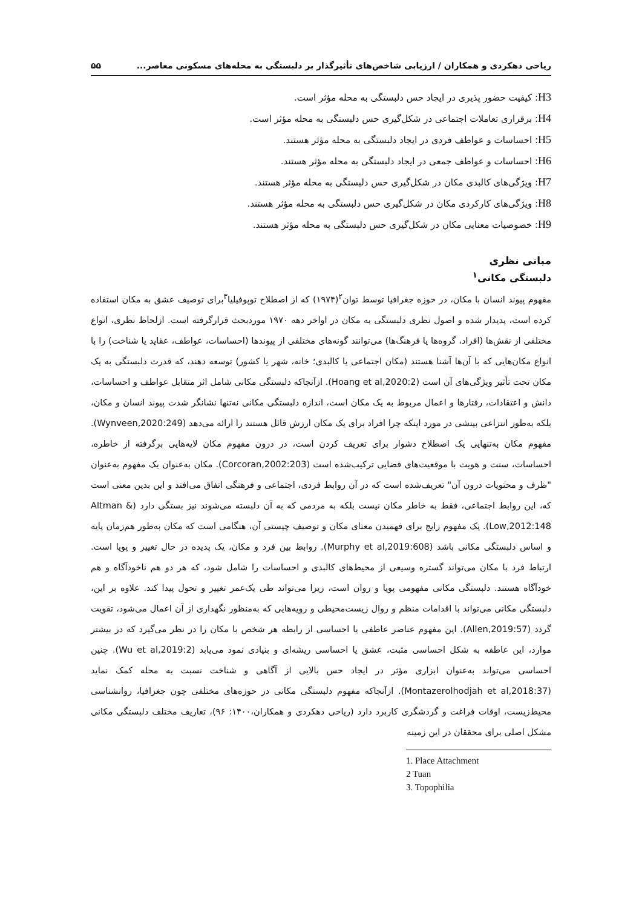ریاحی دهکردی و همکاران / ارزیابی شاخص‌های تأثیرگذار بر دلبستگی به محله‌های مسکونی معاصر... ۵۵
H3: کیفیت حضور پذیری در ایجاد حس دلبستگی به محله مؤثر است.
H4: برقراری تعاملات اجتماعی در شکل‌گیری حس دلبستگی به محله مؤثر است.
H5: احساسات و عواطف فردی در ایجاد دلبستگی به محله مؤثر هستند.
H6: احساسات و عواطف جمعی در ایجاد دلبستگی به محله مؤثر هستند.
H7: ویژگی‌های کالبدی مکان در شکل‌گیری حس دلبستگی به محله مؤثر هستند.
H8: ویژگی‌های کارکردی مکان در شکل‌گیری حس دلبستگی به محله مؤثر هستند.
H9: خصوصیات معنایی مکان در شکل‌گیری حس دلبستگی به محله مؤثر هستند.
مبانی نظری
دلبستگی مکانی<sup>۱</sup>
مفهوم پیوند انسان با مکان، در حوزه جغرافیا توسط توان<sup>۲</sup>(۱۹۷۴) که از اصطلاح توپوفیلیا<sup>۳</sup>برای توصیف عشق به مکان استفاده کرده است، پدیدار شده و اصول نظری دلبستگی به مکان در اواخر دهه ۱۹۷۰ موردبحث قرارگرفته است. ازلحاظ نظری، انواع مختلفی از نقش‌ها (افراد، گروه‌ها یا فرهنگ‌ها) می‌توانند گونه‌های مختلفی از پیوندها (احساسات، عواطف، عقاید یا شناخت) را با انواع مکان‌هایی که با آن‌ها آشنا هستند (مکان اجتماعی یا کالبدی؛ خانه، شهر یا کشور) توسعه دهند، که قدرت دلبستگی به یک مکان تحت تأثیر ویژگی‌های آن است (Hoang et al,2020:2). ازآنجاکه دلبستگی مکانی شامل اثر متقابل عواطف و احساسات، دانش و اعتقادات، رفتارها و اعمال مربوط به یک مکان است، اندازه دلبستگی مکانی نه‌تنها نشانگر شدت پیوند انسان و مکان، بلکه به‌طور انتزاعی بینشی در مورد اینکه چرا افراد برای یک مکان ارزش قائل هستند را ارائه می‌دهد (Wynveen,2020:249). مفهوم مکان به‌تنهایی یک اصطلاح دشوار برای تعریف کردن است، در درون مفهوم مکان لایه‌هایی برگرفته از خاطره، احساسات، سنت و هویت با موقعیت‌های فضایی ترکیب‌شده است (Corcoran,2002:203). مکان به‌عنوان یک مفهوم به‌عنوان "ظرف و محتویات درون آن" تعریف‌شده است که در آن روابط فردی، اجتماعی و فرهنگی اتفاق می‌افتد و این بدین معنی است که، این روابط اجتماعی، فقط به خاطر مکان نیست بلکه به مردمی که به آن دلبسته می‌شوند نیز بستگی دارد (Altman & Low,2012:148). یک مفهوم رایج برای فهمیدن معنای مکان و توصیف چیستی آن، هنگامی است که مکان به‌طور هم‌زمان پایه و اساس دلبستگی مکانی باشد (Murphy et al,2019:608). روابط بین فرد و مکان، یک پدیده در حال تغییر و پویا است. ارتباط فرد با مکان می‌تواند گستره وسیعی از محیط‌های کالبدی و احساسات را شامل شود، که هر دو هم ناخودآگاه و هم خودآگاه هستند. دلبستگی مکانی مفهومی پویا و روان است، زیرا می‌تواند طی یک‌عمر تغییر و تحول پیدا کند. علاوه بر این، دلبستگی مکانی می‌تواند با اقدامات منظم و روال زیست‌محیطی و رویه‌هایی که به‌منظور نگهداری از آن اعمال می‌شود، تقویت گردد (Allen,2019:57). این مفهوم عناصر عاطفی یا احساسی از رابطه هر شخص با مکان را در نظر می‌گیرد که در بیشتر موارد، این عاطفه به شکل احساسی مثبت، عشق یا احساسی ریشه‌ای و بنیادی نمود می‌یابد (Wu et al,2019:2). چنین احساسی می‌تواند به‌عنوان ابزاری مؤثر در ایجاد حس بالایی از آگاهی و شناخت نسبت به محله کمک نماید (Montazerolhodjah et al,2018:37). ازآنجاکه مفهوم دلبستگی مکانی در حوزه‌های مختلفی چون جغرافیا، روانشناسی محیط‌زیست، اوقات فراغت و گردشگری کاربرد دارد (ریاحی دهکردی و همکاران،۱۴۰۰: ۹۶)، تعاریف مختلف دلبستگی مکانی مشکل اصلی برای محققان در این زمینه
1. Place Attachment
2 Tuan
3. Topophilia